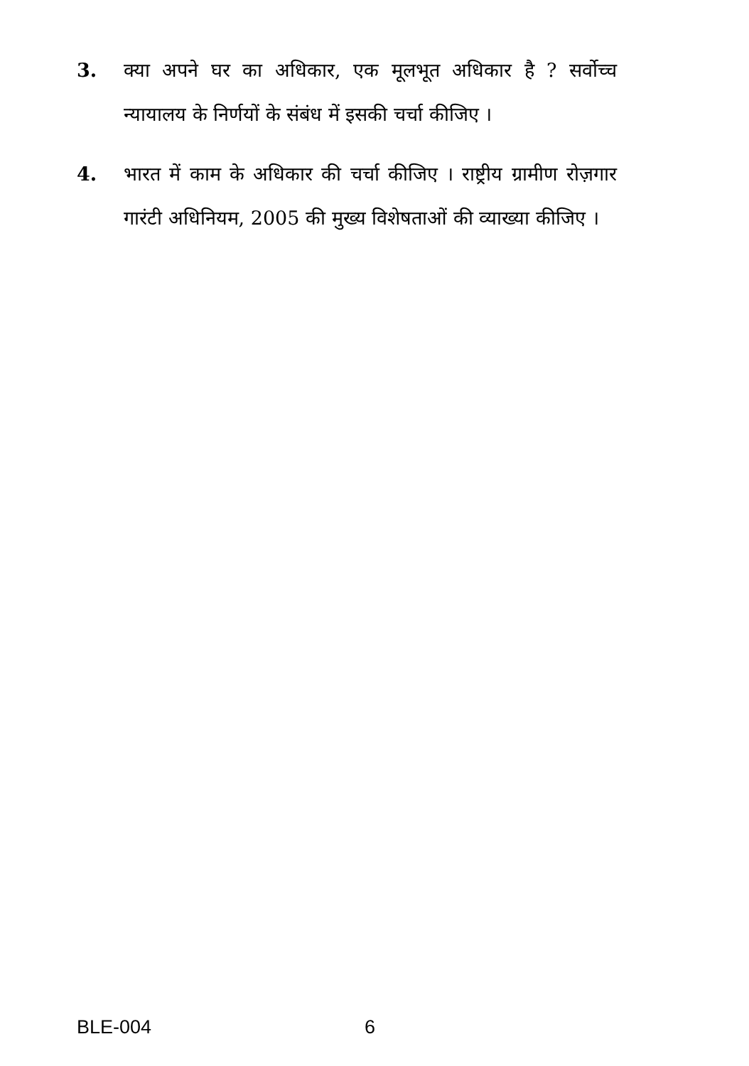3. क्या अपने घर का अधिकार, एक मूलभूत अधिकार है ? सर्वोच्च न्यायालय के निर्णयों के संबंध में इसकी चर्चा कीजिए ।
4. भारत में काम के अधिकार की चर्चा कीजिए । राष्ट्रीय ग्रामीण रोज़गार गारंटी अधिनियम, 2005 की मुख्य विशेषताओं की व्याख्या कीजिए ।
BLE-004 6